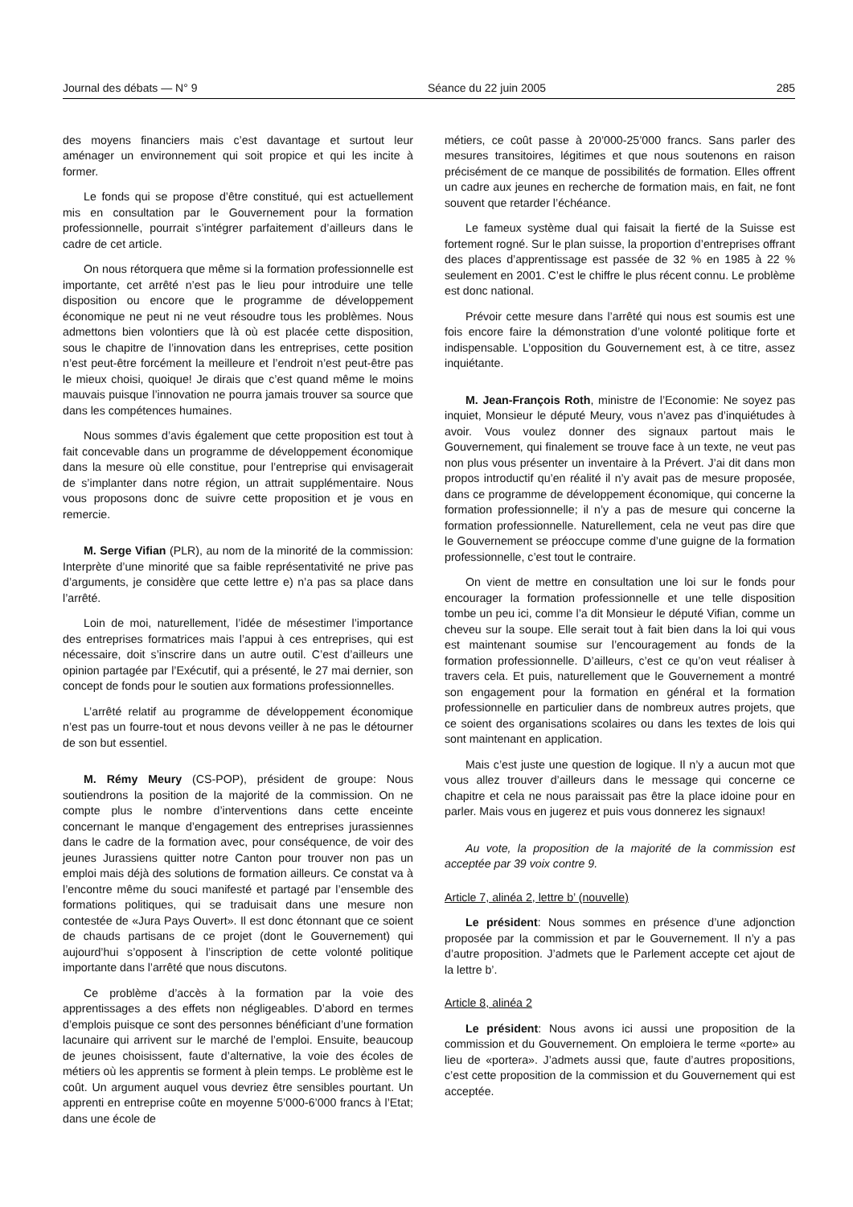Journal des débats — N° 9 Séance du 22 juin 2005 285
des moyens financiers mais c’est davantage et surtout leur aménager un environnement qui soit propice et qui les incite à former.
Le fonds qui se propose d’être constitué, qui est actuellement mis en consultation par le Gouvernement pour la formation professionnelle, pourrait s’intégrer parfaitement d’ailleurs dans le cadre de cet article.
On nous rétorquera que même si la formation professionnelle est importante, cet arrêté n’est pas le lieu pour introduire une telle disposition ou encore que le programme de développement économique ne peut ni ne veut résoudre tous les problèmes. Nous admettons bien volontiers que là où est placée cette disposition, sous le chapitre de l’innovation dans les entreprises, cette position n’est peut-être forcément la meilleure et l’endroit n’est peut-être pas le mieux choisi, quoique! Je dirais que c’est quand même le moins mauvais puisque l’innovation ne pourra jamais trouver sa source que dans les compétences humaines.
Nous sommes d’avis également que cette proposition est tout à fait concevable dans un programme de développement économique dans la mesure où elle constitue, pour l’entreprise qui envisagerait de s’implanter dans notre région, un attrait supplémentaire. Nous vous proposons donc de suivre cette proposition et je vous en remercie.
M. Serge Vifian (PLR), au nom de la minorité de la commission: Interprète d’une minorité que sa faible représentativité ne prive pas d’arguments, je considère que cette lettre e) n’a pas sa place dans l’arrêté.
Loin de moi, naturellement, l’idée de mésestimer l’importance des entreprises formatrices mais l’appui à ces entreprises, qui est nécessaire, doit s’inscrire dans un autre outil. C’est d’ailleurs une opinion partagée par l’Exécutif, qui a présenté, le 27 mai dernier, son concept de fonds pour le soutien aux formations professionnelles.
L’arrêté relatif au programme de développement économique n’est pas un fourre-tout et nous devons veiller à ne pas le détourner de son but essentiel.
M. Rémy Meury (CS-POP), président de groupe: Nous soutiendrons la position de la majorité de la commission. On ne compte plus le nombre d’interventions dans cette enceinte concernant le manque d’engagement des entreprises jurassiennes dans le cadre de la formation avec, pour conséquence, de voir des jeunes Jurassiens quitter notre Canton pour trouver non pas un emploi mais déjà des solutions de formation ailleurs. Ce constat va à l’encontre même du souci manifesté et partagé par l’ensemble des formations politiques, qui se traduisait dans une mesure non contestée de «Jura Pays Ouvert». Il est donc étonnant que ce soient de chauds partisans de ce projet (dont le Gouvernement) qui aujourd’hui s’opposent à l’inscription de cette volonté politique importante dans l’arrêté que nous discutons.
Ce problème d’accès à la formation par la voie des apprentissages a des effets non négligeables. D’abord en termes d’emplois puisque ce sont des personnes bénéficiant d’une formation lacunaire qui arrivent sur le marché de l’emploi. Ensuite, beaucoup de jeunes choisissent, faute d’alternative, la voie des écoles de métiers où les apprentis se forment à plein temps. Le problème est le coût. Un argument auquel vous devriez être sensibles pourtant. Un apprenti en entreprise coûte en moyenne 5’000-6’000 francs à l’Etat; dans une école de
métiers, ce coût passe à 20’000-25’000 francs. Sans parler des mesures transitoires, légitimes et que nous soutenons en raison précisément de ce manque de possibilités de formation. Elles offrent un cadre aux jeunes en recherche de formation mais, en fait, ne font souvent que retarder l’échéance.
Le fameux système dual qui faisait la fierté de la Suisse est fortement rogné. Sur le plan suisse, la proportion d’entreprises offrant des places d’apprentissage est passée de 32 % en 1985 à 22 % seulement en 2001. C’est le chiffre le plus récent connu. Le problème est donc national.
Prévoir cette mesure dans l’arrêté qui nous est soumis est une fois encore faire la démonstration d’une volonté politique forte et indispensable. L’opposition du Gouvernement est, à ce titre, assez inquiétante.
M. Jean-François Roth, ministre de l’Economie: Ne soyez pas inquiet, Monsieur le député Meury, vous n’avez pas d’inquiétudes à avoir. Vous voulez donner des signaux partout mais le Gouvernement, qui finalement se trouve face à un texte, ne veut pas non plus vous présenter un inventaire à la Prévert. J’ai dit dans mon propos introductif qu’en réalité il n’y avait pas de mesure proposée, dans ce programme de développement économique, qui concerne la formation professionnelle; il n’y a pas de mesure qui concerne la formation professionnelle. Naturellement, cela ne veut pas dire que le Gouvernement se préoccupe comme d’une guigne de la formation professionnelle, c’est tout le contraire.
On vient de mettre en consultation une loi sur le fonds pour encourager la formation professionnelle et une telle disposition tombe un peu ici, comme l’a dit Monsieur le député Vifian, comme un cheveu sur la soupe. Elle serait tout à fait bien dans la loi qui vous est maintenant soumise sur l’encouragement au fonds de la formation professionnelle. D’ailleurs, c’est ce qu’on veut réaliser à travers cela. Et puis, naturellement que le Gouvernement a montré son engagement pour la formation en général et la formation professionnelle en particulier dans de nombreux autres projets, que ce soient des organisations scolaires ou dans les textes de lois qui sont maintenant en application.
Mais c’est juste une question de logique. Il n’y a aucun mot que vous allez trouver d’ailleurs dans le message qui concerne ce chapitre et cela ne nous paraissait pas être la place idoine pour en parler. Mais vous en jugerez et puis vous donnerez les signaux!
Au vote, la proposition de la majorité de la commission est acceptée par 39 voix contre 9.
Article 7, alinéa 2, lettre b’ (nouvelle)
Le président: Nous sommes en présence d’une adjonction proposée par la commission et par le Gouvernement. Il n’y a pas d’autre proposition. J’admets que le Parlement accepte cet ajout de la lettre b’.
Article 8, alinéa 2
Le président: Nous avons ici aussi une proposition de la commission et du Gouvernement. On emploiera le terme «porte» au lieu de «portera». J’admets aussi que, faute d’autres propositions, c’est cette proposition de la commission et du Gouvernement qui est acceptée.